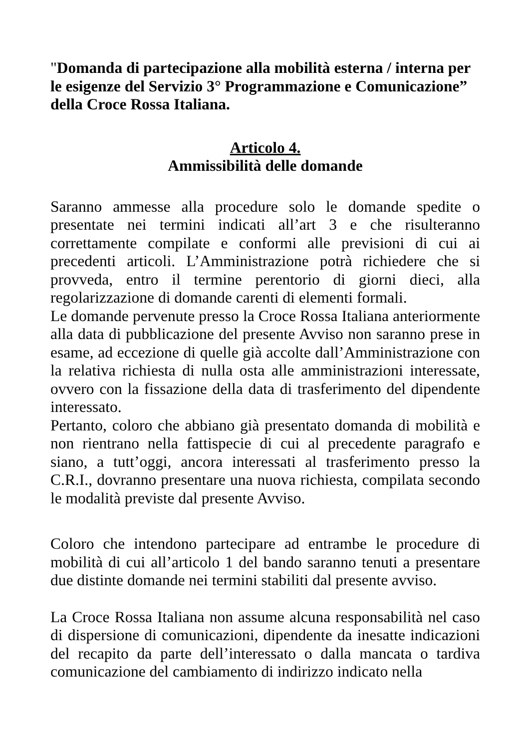"Domanda di partecipazione alla mobilità esterna / interna per le esigenze del Servizio 3° Programmazione e Comunicazione” della Croce Rossa Italiana.
Articolo 4.
Ammissibilità delle domande
Saranno ammesse alla procedure solo le domande spedite o presentate nei termini indicati all’art 3 e che risulteranno correttamente compilate e conformi alle previsioni di cui ai precedenti articoli. L’Amministrazione potrà richiedere che si provveda, entro il termine perentorio di giorni dieci, alla regolarizzazione di domande carenti di elementi formali.
Le domande pervenute presso la Croce Rossa Italiana anteriormente alla data di pubblicazione del presente Avviso non saranno prese in esame, ad eccezione di quelle già accolte dall’Amministrazione con la relativa richiesta di nulla osta alle amministrazioni interessate, ovvero con la fissazione della data di trasferimento del dipendente interessato.
Pertanto, coloro che abbiano già presentato domanda di mobilità e non rientrano nella fattispecie di cui al precedente paragrafo e siano, a tutt’oggi, ancora interessati al trasferimento presso la C.R.I., dovranno presentare una nuova richiesta, compilata secondo le modalità previste dal presente Avviso.
Coloro che intendono partecipare ad entrambe le procedure di mobilità di cui all’articolo 1 del bando saranno tenuti a presentare due distinte domande nei termini stabiliti dal presente avviso.
La Croce Rossa Italiana non assume alcuna responsabilità nel caso di dispersione di comunicazioni, dipendente da inesatte indicazioni del recapito da parte dell’interessato o dalla mancata o tardiva comunicazione del cambiamento di indirizzo indicato nella